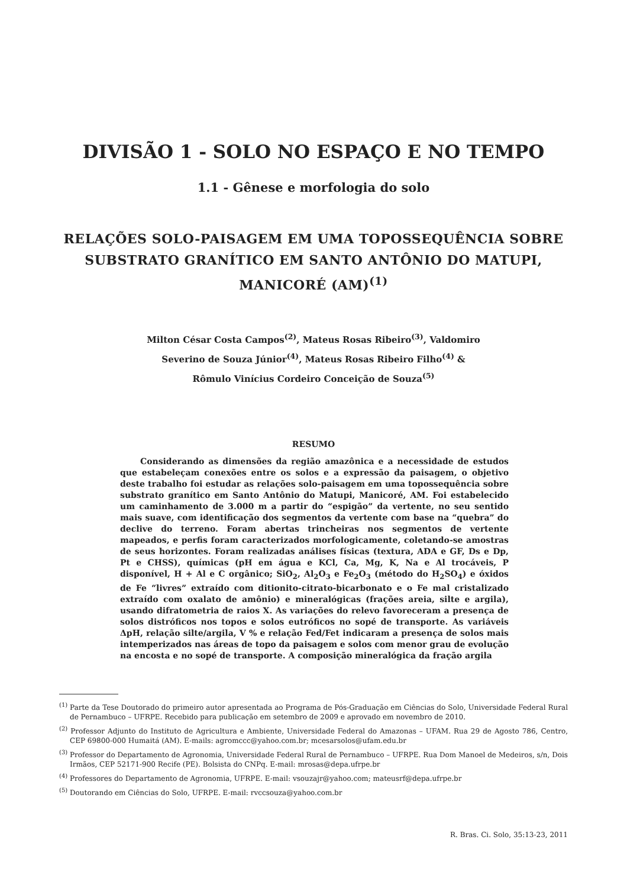DIVISÃO 1 - SOLO NO ESPAÇO E NO TEMPO
1.1 - Gênese e morfologia do solo
RELAÇÕES SOLO-PAISAGEM EM UMA TOPOSSEQUÊNCIA SOBRE SUBSTRATO GRANÍTICO EM SANTO ANTÔNIO DO MATUPI, MANICORÉ (AM)<sup>(1)</sup>
Milton César Costa Campos<sup>(2)</sup>, Mateus Rosas Ribeiro<sup>(3)</sup>, Valdomiro
Severino de Souza Júnior<sup>(4)</sup>, Mateus Rosas Ribeiro Filho<sup>(4)</sup> &
Rômulo Vinícius Cordeiro Conceição de Souza<sup>(5)</sup>
RESUMO
Considerando as dimensões da região amazônica e a necessidade de estudos que estabeleçam conexões entre os solos e a expressão da paisagem, o objetivo deste trabalho foi estudar as relações solo-paisagem em uma topossequência sobre substrato granítico em Santo Antônio do Matupi, Manicoré, AM. Foi estabelecido um caminhamento de 3.000 m a partir do “espigão” da vertente, no seu sentido mais suave, com identificação dos segmentos da vertente com base na “quebra” do declive do terreno. Foram abertas trincheiras nos segmentos de vertente mapeados, e perfis foram caracterizados morfologicamente, coletando-se amostras de seus horizontes. Foram realizadas análises físicas (textura, ADA e GF, Ds e Dp, Pt e CHSS), químicas (pH em água e KCl, Ca, Mg, K, Na e Al trocáveis, P disponível, H + Al e C orgânico; SiO<sub>2</sub>, Al<sub>2</sub>O<sub>3</sub> e Fe<sub>2</sub>O<sub>3</sub> (método do H<sub>2</sub>SO<sub>4</sub>) e óxidos de Fe “livres” extraído com ditionito-citrato-bicarbonato e o Fe mal cristalizado extraído com oxalato de amônio) e mineralógicas (frações areia, silte e argila), usando difratometria de raios X. As variações do relevo favoreceram a presença de solos distróficos nos topos e solos eutróficos no sopé de transporte. As variáveis ΔpH, relação silte/argila, V % e relação Fed/Fet indicaram a presença de solos mais intemperizados nas áreas de topo da paisagem e solos com menor grau de evolução na encosta e no sopé de transporte. A composição mineralógica da fração argila
<sup>(1)</sup> Parte da Tese Doutorado do primeiro autor apresentada ao Programa de Pós-Graduação em Ciências do Solo, Universidade Federal Rural de Pernambuco – UFRPE. Recebido para publicação em setembro de 2009 e aprovado em novembro de 2010.
<sup>(2)</sup> Professor Adjunto do Instituto de Agricultura e Ambiente, Universidade Federal do Amazonas – UFAM. Rua 29 de Agosto 786, Centro, CEP 69800-000 Humaitá (AM). E-mails: agromccc@yahoo.com.br; mcesarsolos@ufam.edu.br
<sup>(3)</sup> Professor do Departamento de Agronomia, Universidade Federal Rural de Pernambuco – UFRPE. Rua Dom Manoel de Medeiros, s/n, Dois Irmãos, CEP 52171-900 Recife (PE). Bolsista do CNPq. E-mail: mrosas@depa.ufrpe.br
<sup>(4)</sup> Professores do Departamento de Agronomia, UFRPE. E-mail: vsouzajr@yahoo.com; mateusrf@depa.ufrpe.br
<sup>(5)</sup> Doutorando em Ciências do Solo, UFRPE. E-mail: rvccsouza@yahoo.com.br
R. Bras. Ci. Solo, 35:13-23, 2011